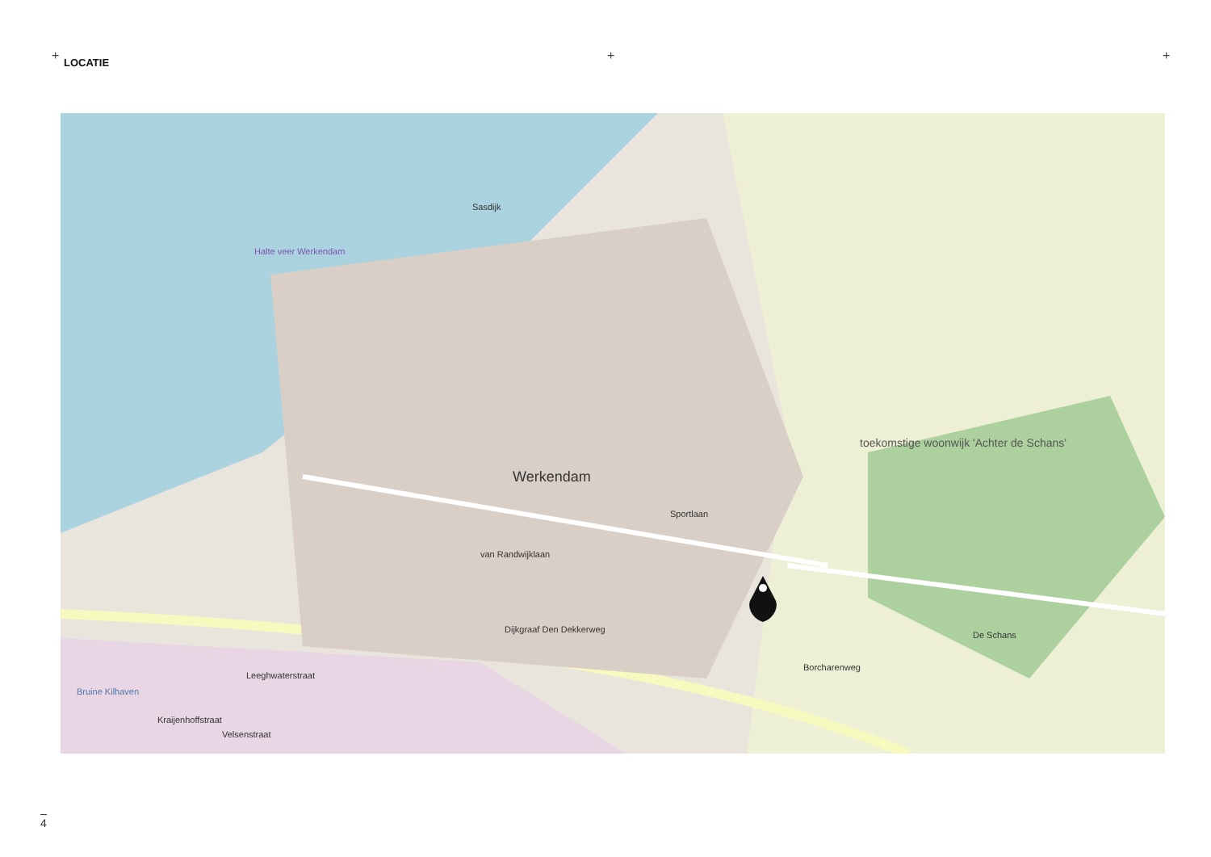+ + +
LOCATIE
Sasdijk
Halte veer Werkendam
Werkendam
Sportlaan
van Randwijklaan
Dijkgraaf Den Dekkerweg
toekomstige woonwijk 'Achter de Schans'
De Schans
Bruine Kilhaven
Leeghwaterstraat
Kraijenhoffstraat
Velsenstraat
Borcharenweg
4